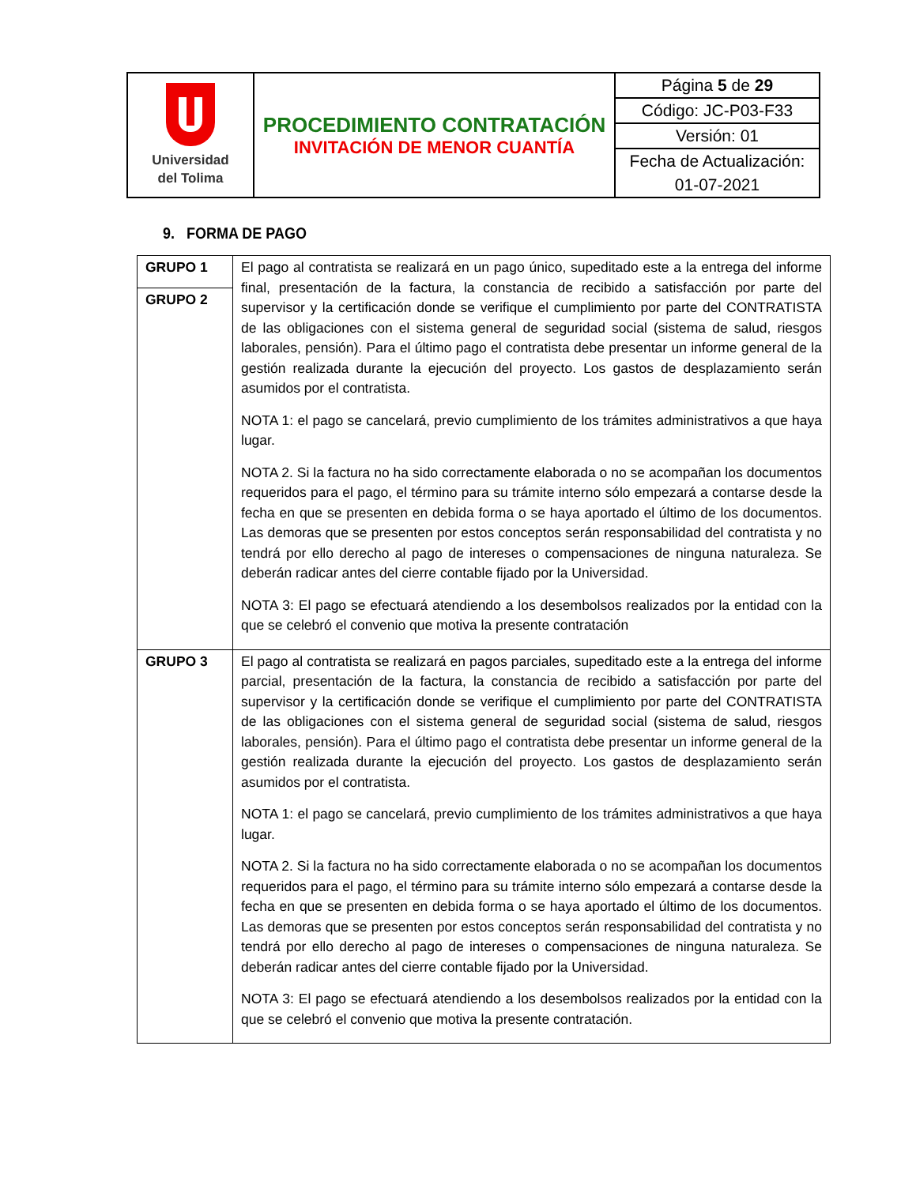| Universidad del Tolima | PROCEDIMIENTO CONTRATACIÓN INVITACIÓN DE MENOR CUANTÍA | Página 5 de 29 |
| | | Código: JC-P03-F33 |
| | | Versión: 01 |
| | | Fecha de Actualización: |
| | | 01-07-2021 |
9. FORMA DE PAGO
| GRUPO 1 | El pago al contratista se realizará en un pago único, supeditado este a la entrega del informe final, presentación de la factura, la constancia de recibido a satisfacción por parte del supervisor y la certificación donde se verifique el cumplimiento por parte del CONTRATISTA de las obligaciones con el sistema general de seguridad social (sistema de salud, riesgos laborales, pensión). Para el último pago el contratista debe presentar un informe general de la gestión realizada durante la ejecución del proyecto. Los gastos de desplazamiento serán asumidos por el contratista. NOTA 1: el pago se cancelará, previo cumplimiento de los trámites administrativos a que haya lugar. NOTA 2. Si la factura no ha sido correctamente elaborada o no se acompañan los documentos requeridos para el pago, el término para su trámite interno sólo empezará a contarse desde la fecha en que se presenten en debida forma o se haya aportado el último de los documentos. Las demoras que se presenten por estos conceptos serán responsabilidad del contratista y no tendrá por ello derecho al pago de intereses o compensaciones de ninguna naturaleza. Se deberán radicar antes del cierre contable fijado por la Universidad. NOTA 3: El pago se efectuará atendiendo a los desembolsos realizados por la entidad con la que se celebró el convenio que motiva la presente contratación |
| GRUPO 2 | |
| GRUPO 3 | El pago al contratista se realizará en pagos parciales, supeditado este a la entrega del informe parcial, presentación de la factura, la constancia de recibido a satisfacción por parte del supervisor y la certificación donde se verifique el cumplimiento por parte del CONTRATISTA de las obligaciones con el sistema general de seguridad social (sistema de salud, riesgos laborales, pensión). Para el último pago el contratista debe presentar un informe general de la gestión realizada durante la ejecución del proyecto. Los gastos de desplazamiento serán asumidos por el contratista. NOTA 1: el pago se cancelará, previo cumplimiento de los trámites administrativos a que haya lugar. NOTA 2. Si la factura no ha sido correctamente elaborada o no se acompañan los documentos requeridos para el pago, el término para su trámite interno sólo empezará a contarse desde la fecha en que se presenten en debida forma o se haya aportado el último de los documentos. Las demoras que se presenten por estos conceptos serán responsabilidad del contratista y no tendrá por ello derecho al pago de intereses o compensaciones de ninguna naturaleza. Se deberán radicar antes del cierre contable fijado por la Universidad. NOTA 3: El pago se efectuará atendiendo a los desembolsos realizados por la entidad con la que se celebró el convenio que motiva la presente contratación. |